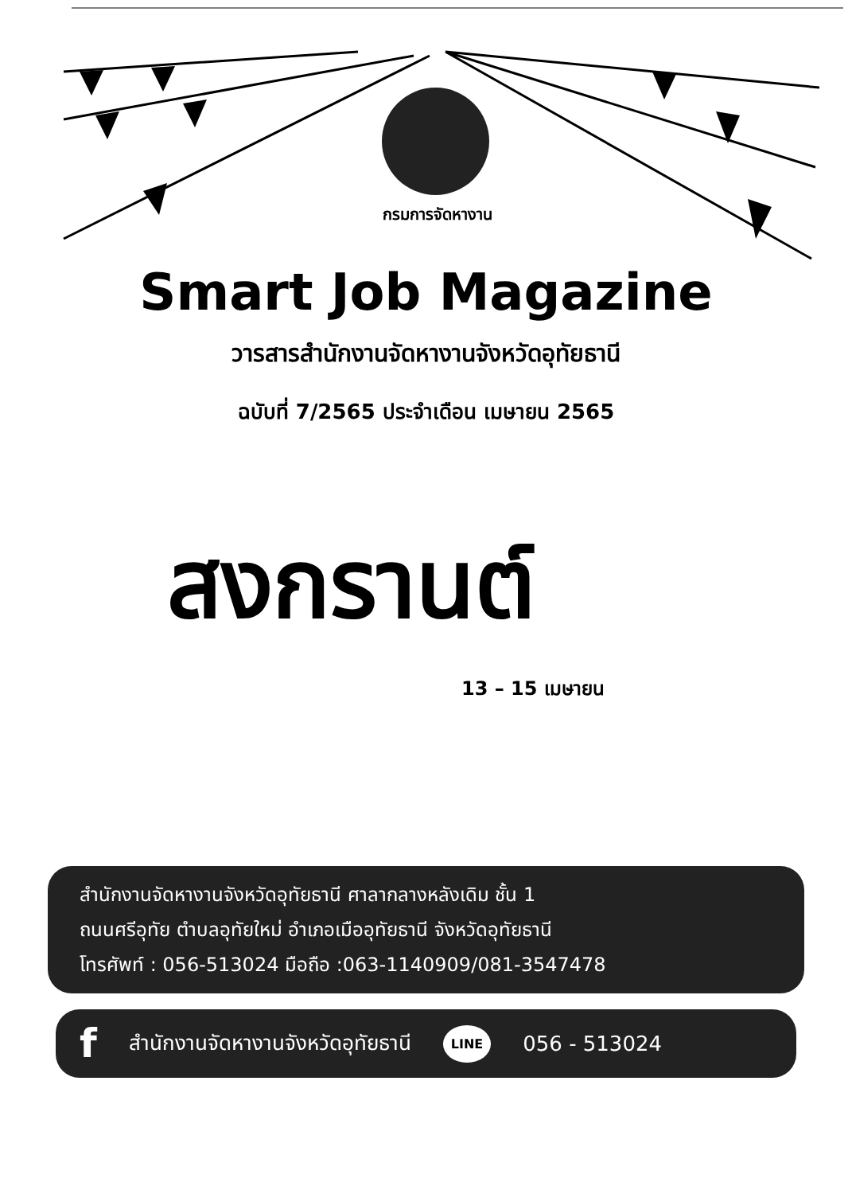กรมการจัดหางาน
Smart Job Magazine
วารสารสำนักงานจัดหางานจังหวัดอุทัยธานี
ฉบับที่ 7/2565 ประจำเดือน เมษายน 2565
สงกรานต์
13 – 15 เมษายน
สำนักงานจัดหางานจังหวัดอุทัยธานี ศาลากลางหลังเดิม ชั้น 1
ถนนศรีอุทัย ตำบลอุทัยใหม่ อำเภอเมืออุทัยธานี จังหวัดอุทัยธานี
โทรศัพท์ : 056-513024 มือถือ :063-1140909/081-3547478
fสำนักงานจัดหางานจังหวัดอุทัยธานี LINE 056 - 513024